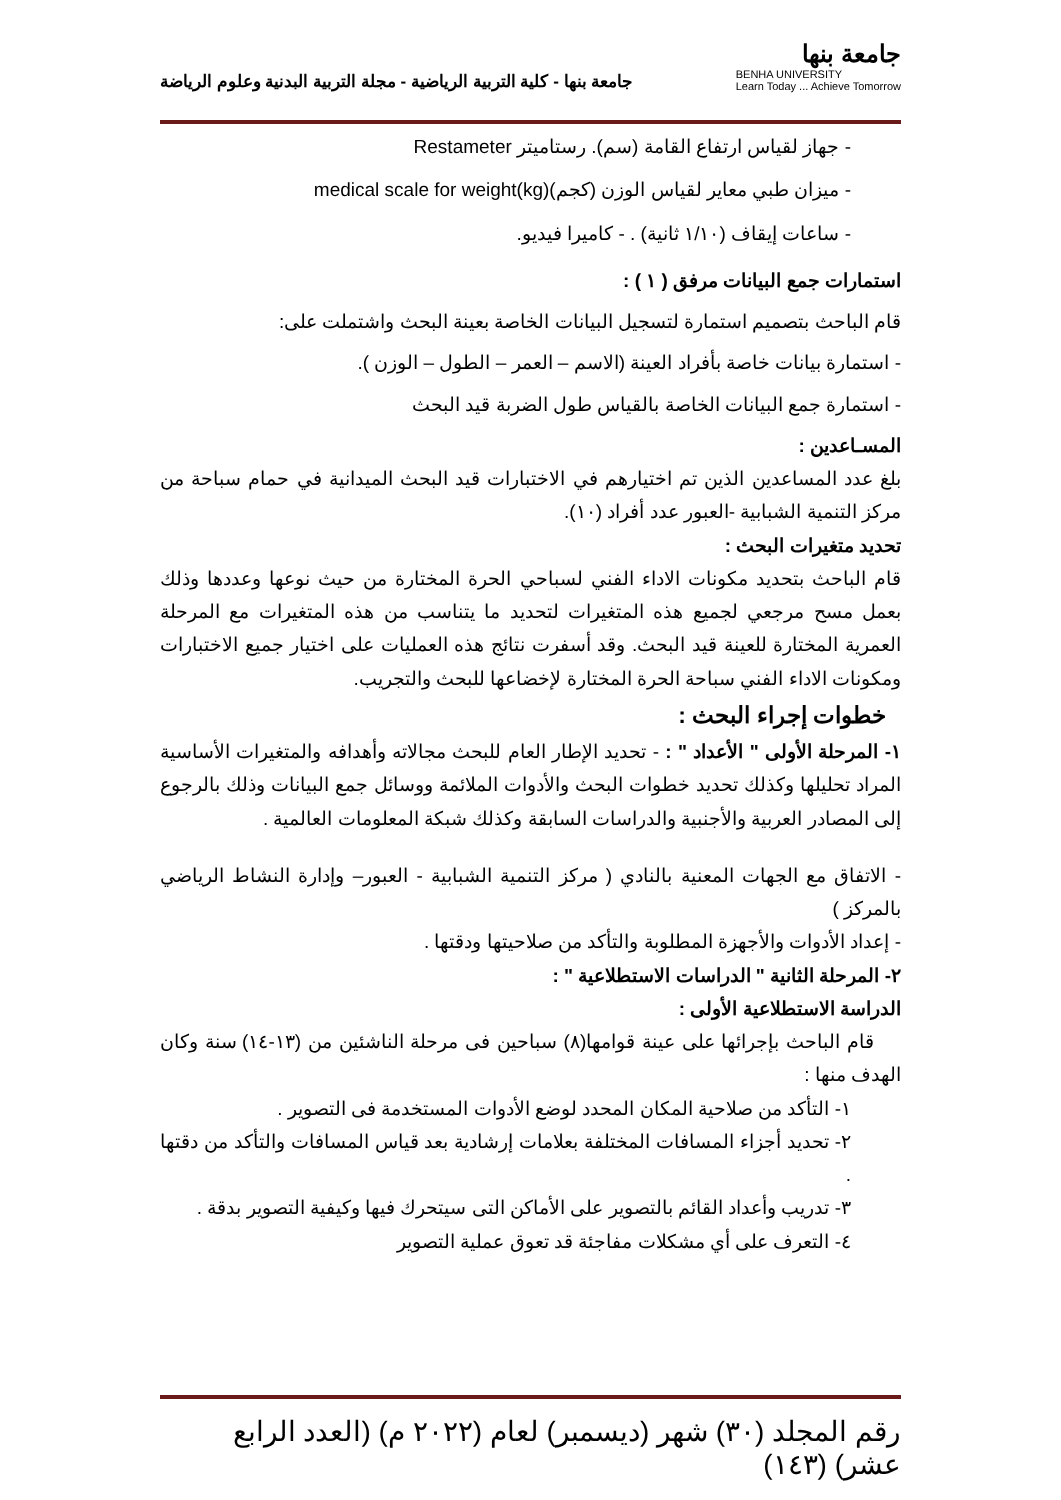جامعة بنها
BENHA UNIVERSITY
Learn Today ... Achieve Tomorrow
جامعة بنها - كلية التربية الرياضية - مجلة التربية البدنية وعلوم الرياضة
- جهاز لقياس ارتفاع القامة (سم). رستاميتر Restameter
- ميزان طبي معاير لقياس الوزن (كجم)medical scale for weight(kg)
- ساعات إيقاف (١/١٠ ثانية) . - كاميرا فيديو.
استمارات جمع البيانات مرفق ( ١ ) :
قام الباحث بتصميم استمارة لتسجيل البيانات الخاصة بعينة البحث واشتملت على:
- استمارة بيانات خاصة بأفراد العينة (الاسم – العمر – الطول – الوزن ).
- استمارة جمع البيانات الخاصة بالقياس طول الضربة قيد البحث
المسـاعدين :
بلغ عدد المساعدين الذين تم اختيارهم في الاختبارات قيد البحث الميدانية في حمام سباحة من مركز التنمية الشبابية -العبور عدد أفراد (١٠).
تحديد متغيرات البحث :
قام الباحث بتحديد مكونات الاداء الفني لسباحي الحرة المختارة من حيث نوعها وعددها وذلك بعمل مسح مرجعي لجميع هذه المتغيرات لتحديد ما يتناسب من هذه المتغيرات مع المرحلة العمرية المختارة للعينة قيد البحث. وقد أسفرت نتائج هذه العمليات على اختيار جميع الاختبارات ومكونات الاداء الفني سباحة الحرة المختارة لإخضاعها للبحث والتجريب.
خطوات إجراء البحث :
١- المرحلة الأولى " الأعداد " : - تحديد الإطار العام للبحث مجالاته وأهدافه والمتغيرات الأساسية المراد تحليلها وكذلك تحديد خطوات البحث والأدوات الملائمة ووسائل جمع البيانات وذلك بالرجوع إلى المصادر العربية والأجنبية والدراسات السابقة وكذلك شبكة المعلومات العالمية .
- الاتفاق مع الجهات المعنية بالنادي ( مركز التنمية الشبابية - العبور– وإدارة النشاط الرياضي بالمركز )
- إعداد الأدوات والأجهزة المطلوبة والتأكد من صلاحيتها ودقتها .
٢- المرحلة الثانية " الدراسات الاستطلاعية " :
الدراسة الاستطلاعية الأولى :
قام الباحث بإجرائها على عينة قوامها(٨) سباحين فى مرحلة الناشئين من (١٣-١٤) سنة وكان الهدف منها :
١- التأكد من صلاحية المكان المحدد لوضع الأدوات المستخدمة فى التصوير .
٢- تحديد أجزاء المسافات المختلفة بعلامات إرشادية بعد قياس المسافات والتأكد من دقتها .
٣- تدريب وأعداد القائم بالتصوير على الأماكن التى سيتحرك فيها وكيفية التصوير بدقة .
٤- التعرف على أي مشكلات مفاجئة قد تعوق عملية التصوير
رقم المجلد (٣٠) شهر (ديسمبر) لعام (٢٠٢٢ م) (العدد الرابع عشر) (١٤٣)